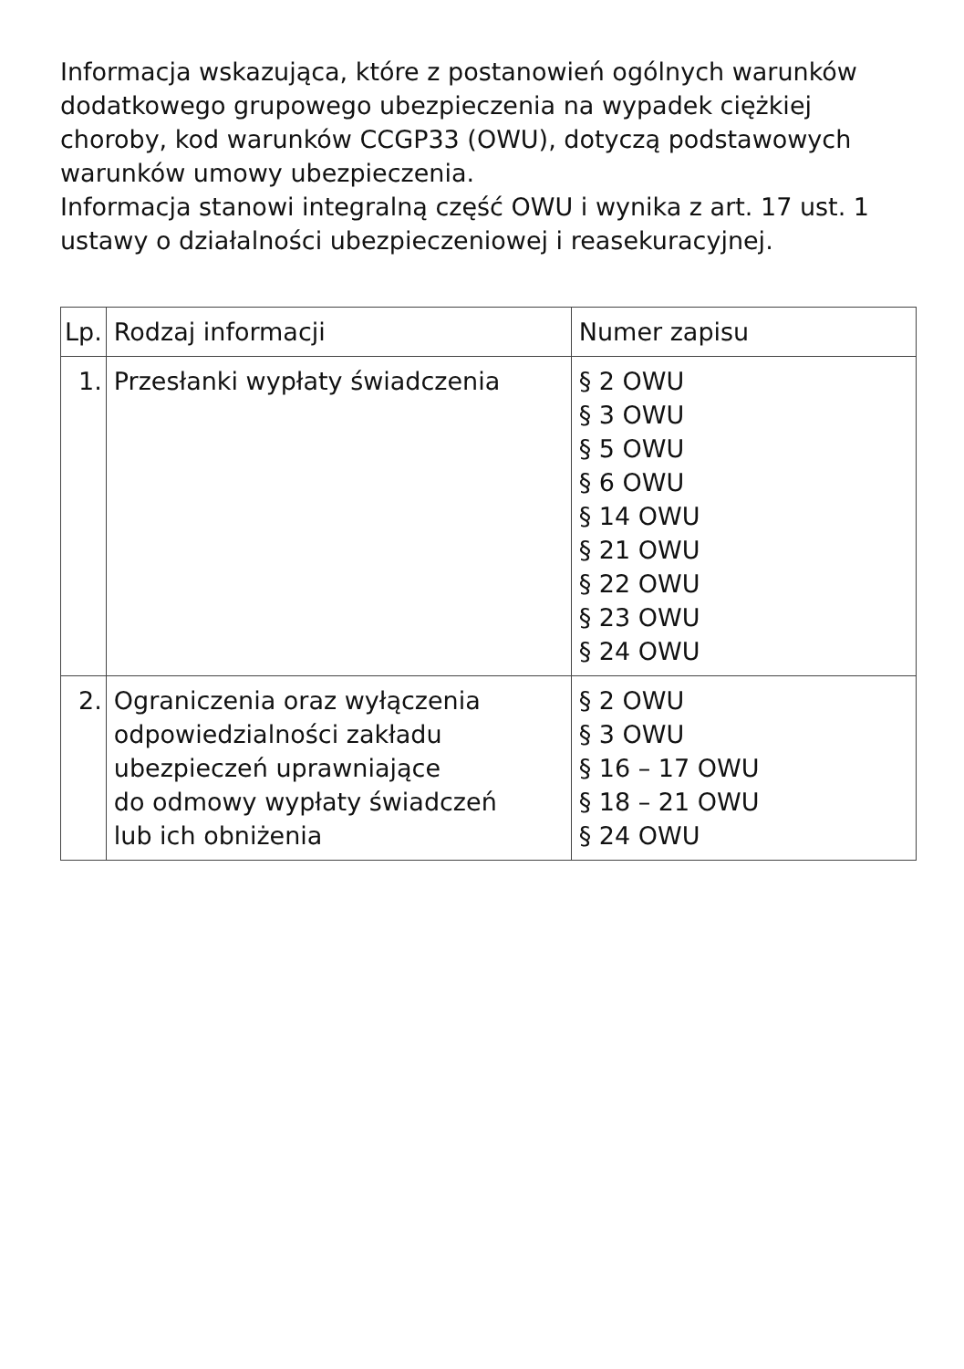Informacja wskazująca, które z postanowień ogólnych warunków dodatkowego grupowego ubezpieczenia na wypadek ciężkiej choroby, kod warunków CCGP33 (OWU), dotyczą podstawowych warunków umowy ubezpieczenia.
Informacja stanowi integralną część OWU i wynika z art. 17 ust. 1 ustawy o działalności ubezpieczeniowej i reasekuracyjnej.
| Lp. | Rodzaj informacji | Numer zapisu |
| 1. | Przesłanki wypłaty świadczenia | § 2 OWU § 3 OWU § 5 OWU § 6 OWU § 14 OWU § 21 OWU § 22 OWU § 23 OWU § 24 OWU |
| 2. | Ograniczenia oraz wyłączenia odpowiedzialności zakładu ubezpieczeń uprawniające do odmowy wypłaty świadczeń lub ich obniżenia | § 2 OWU § 3 OWU § 16 – 17 OWU § 18 – 21 OWU § 24 OWU |